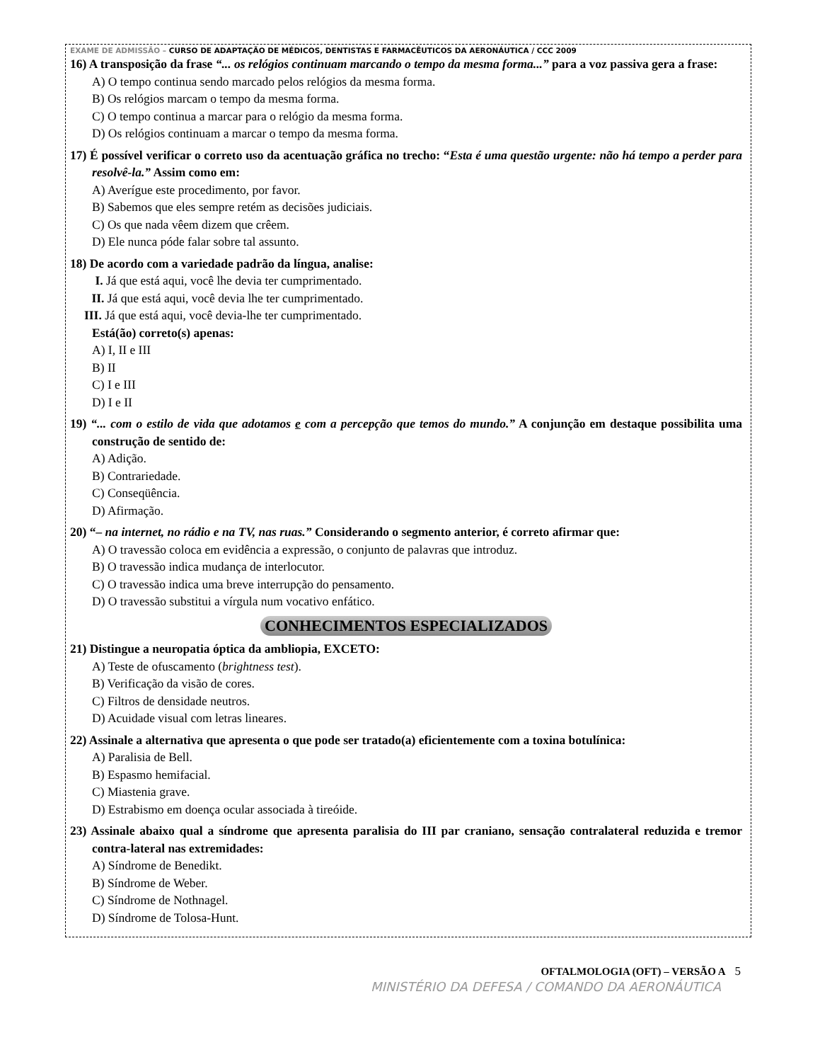EXAME DE ADMISSÃO – CURSO DE ADAPTAÇÃO DE MÉDICOS, DENTISTAS E FARMACÊUTICOS DA AERONÁUTICA / CCC 2009
16) A transposição da frase “... os relógios continuam marcando o tempo da mesma forma...” para a voz passiva gera a frase:
A) O tempo continua sendo marcado pelos relógios da mesma forma.
B) Os relógios marcam o tempo da mesma forma.
C) O tempo continua a marcar para o relógio da mesma forma.
D) Os relógios continuam a marcar o tempo da mesma forma.
17) É possível verificar o correto uso da acentuação gráfica no trecho: “Esta é uma questão urgente: não há tempo a perder para resolvê-la.” Assim como em:
A) Averígue este procedimento, por favor.
B) Sabemos que eles sempre retém as decisões judiciais.
C) Os que nada vêem dizem que crêem.
D) Ele nunca póde falar sobre tal assunto.
18) De acordo com a variedade padrão da língua, analise:
I. Já que está aqui, você lhe devia ter cumprimentado.
II. Já que está aqui, você devia lhe ter cumprimentado.
III. Já que está aqui, você devia-lhe ter cumprimentado.
Está(ão) correto(s) apenas:
A) I, II e III
B) II
C) I e III
D) I e II
19) “... com o estilo de vida que adotamos e com a percepção que temos do mundo.” A conjunção em destaque possibilita uma construção de sentido de:
A) Adição.
B) Contrariedade.
C) Conseqüência.
D) Afirmação.
20) “– na internet, no rádio e na TV, nas ruas.” Considerando o segmento anterior, é correto afirmar que:
A) O travessão coloca em evidência a expressão, o conjunto de palavras que introduz.
B) O travessão indica mudança de interlocutor.
C) O travessão indica uma breve interrupção do pensamento.
D) O travessão substitui a vírgula num vocativo enfático.
CONHECIMENTOS ESPECIALIZADOS
21) Distingue a neuropatia óptica da ambliopia, EXCETO:
A) Teste de ofuscamento (brightness test).
B) Verificação da visão de cores.
C) Filtros de densidade neutros.
D) Acuidade visual com letras lineares.
22) Assinale a alternativa que apresenta o que pode ser tratado(a) eficientemente com a toxina botulínica:
A) Paralisia de Bell.
B) Espasmo hemifacial.
C) Miastenia grave.
D) Estrabismo em doença ocular associada à tireóide.
23) Assinale abaixo qual a síndrome que apresenta paralisia do III par craniano, sensação contralateral reduzida e tremor contra-lateral nas extremidades:
A) Síndrome de Benedikt.
B) Síndrome de Weber.
C) Síndrome de Nothnagel.
D) Síndrome de Tolosa-Hunt.
OFTALMOLOGIA (OFT) – VERSÃO A 5
MINISTÉRIO DA DEFESA / COMANDO DA AERONÁUTICA